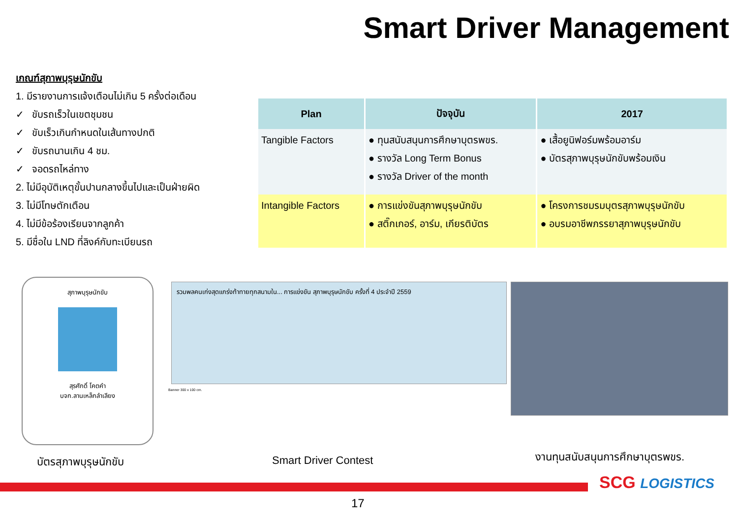Smart Driver Management
เกณฑ์สุภาพบุรุษนักขับ
1. มีรายงานการแจ้งเตือนไม่เกิน 5 ครั้งต่อเดือน
✓ ขับรถเร็วในเขตชุมชน
✓ ขับเร็วเกินกำหนดในเส้นทางปกติ
✓ ขับรถนานเกิน 4 ชม.
✓ จอดรถไหล่ทาง
2. ไม่มีอุบัติเหตุขั้นปานกลางขึ้นไปและเป็นฝ่ายผิด
3. ไม่มีโทษตักเตือน
4. ไม่มีข้อร้องเรียนจากลูกค้า
5. มีชื่อใน LND ที่ลิงค์กับทะเบียนรถ
| Plan | ปัจจุบัน | 2017 |
| --- | --- | --- |
| Tangible Factors | ● ทุนสนับสนุนการศึกษาบุตรพขร. ● รางวัล Long Term Bonus ● รางวัล Driver of the month | ● เสื้อยูนิฟอร์มพร้อมอาร์ม ● บัตรสุภาพบุรุษนักขับพร้อมเงิน |
| Intangible Factors | ● การแข่งขันสุภาพบุรุษนักขับ ● สติ๊กเกอร์, อาร์ม, เกียรติบัตร | ● โครงการชมรมบุตรสุภาพบุรุษนักขับ ● อบรมอาชีพภรรยาสุภาพบุรุษนักขับ |
สุภาพบุรุษนักขับ
สุรศักดิ์ โคตคำ
บจก.ลานเหล็กลำเลียง
รวมพลคนเก่งสุดแกร่งท้าทายทุกสนามใน... การแข่งขัน สุภาพบุรุษนักขับ ครั้งที่ 4 ประจำปี 2559
Banner 300 x 100 cm.
บัตรสุภาพบุรุษนักขับ Smart Driver Contest งานทุนสนับสนุนการศึกษาบุตรพขร.
17
SCG LOGISTICS